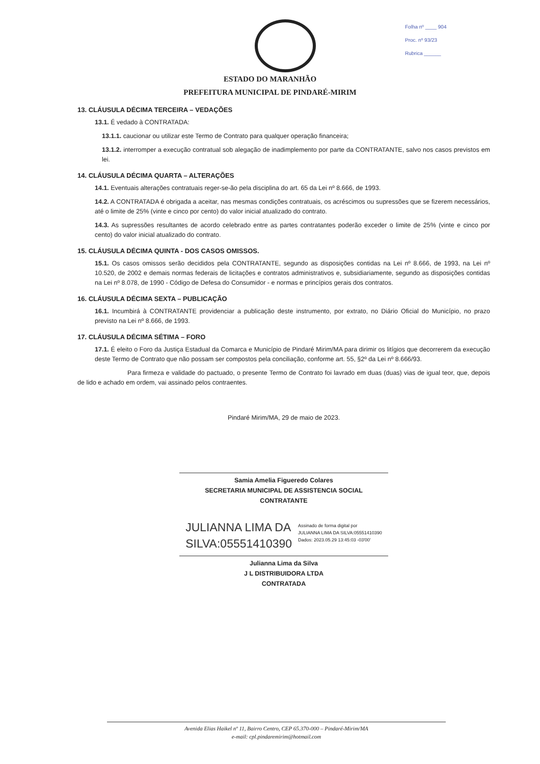Folha nº ____ 904
Proc. nº 93/23
Rubrica ______
ESTADO DO MARANHÃO
PREFEITURA MUNICIPAL DE PINDARÉ-MIRIM
13. CLÁUSULA DÉCIMA TERCEIRA – VEDAÇÕES
13.1. É vedado à CONTRATADA:
13.1.1. caucionar ou utilizar este Termo de Contrato para qualquer operação financeira;
13.1.2. interromper a execução contratual sob alegação de inadimplemento por parte da CONTRATANTE, salvo nos casos previstos em lei.
14. CLÁUSULA DÉCIMA QUARTA – ALTERAÇÕES
14.1. Eventuais alterações contratuais reger-se-ão pela disciplina do art. 65 da Lei nº 8.666, de 1993.
14.2. A CONTRATADA é obrigada a aceitar, nas mesmas condições contratuais, os acréscimos ou supressões que se fizerem necessários, até o limite de 25% (vinte e cinco por cento) do valor inicial atualizado do contrato.
14.3. As supressões resultantes de acordo celebrado entre as partes contratantes poderão exceder o limite de 25% (vinte e cinco por cento) do valor inicial atualizado do contrato.
15. CLÁUSULA DÉCIMA QUINTA - DOS CASOS OMISSOS.
15.1. Os casos omissos serão decididos pela CONTRATANTE, segundo as disposições contidas na Lei nº 8.666, de 1993, na Lei nº 10.520, de 2002 e demais normas federais de licitações e contratos administrativos e, subsidiariamente, segundo as disposições contidas na Lei nº 8.078, de 1990 - Código de Defesa do Consumidor - e normas e princípios gerais dos contratos.
16. CLÁUSULA DÉCIMA SEXTA – PUBLICAÇÃO
16.1. Incumbirá à CONTRATANTE providenciar a publicação deste instrumento, por extrato, no Diário Oficial do Município, no prazo previsto na Lei nº 8.666, de 1993.
17. CLÁUSULA DÉCIMA SÉTIMA – FORO
17.1. É eleito o Foro da Justiça Estadual da Comarca e Município de Pindaré Mirim/MA para dirimir os litígios que decorrerem da execução deste Termo de Contrato que não possam ser compostos pela conciliação, conforme art. 55, §2º da Lei nº 8.666/93.
Para firmeza e validade do pactuado, o presente Termo de Contrato foi lavrado em duas (duas) vias de igual teor, que, depois de lido e achado em ordem, vai assinado pelos contraentes.
Pindaré Mirim/MA, 29 de maio de 2023.
Samia Amelia Figueredo Colares
SECRETARIA MUNICIPAL DE ASSISTENCIA SOCIAL
CONTRATANTE
JULIANNA LIMA DA
SILVA:05551410390
Assinado de forma digital por
JULIANNA LIMA DA SILVA:05551410390
Dados: 2023.05.29 13:45:03 -03'00'
Julianna Lima da Silva
J L DISTRIBUIDORA LTDA
CONTRATADA
Avenida Elias Haikel nº 11, Bairro Centro, CEP 65.370-000 – Pindaré-Mirim/MA
e-mail: cpl.pindaremirim@hotmail.com